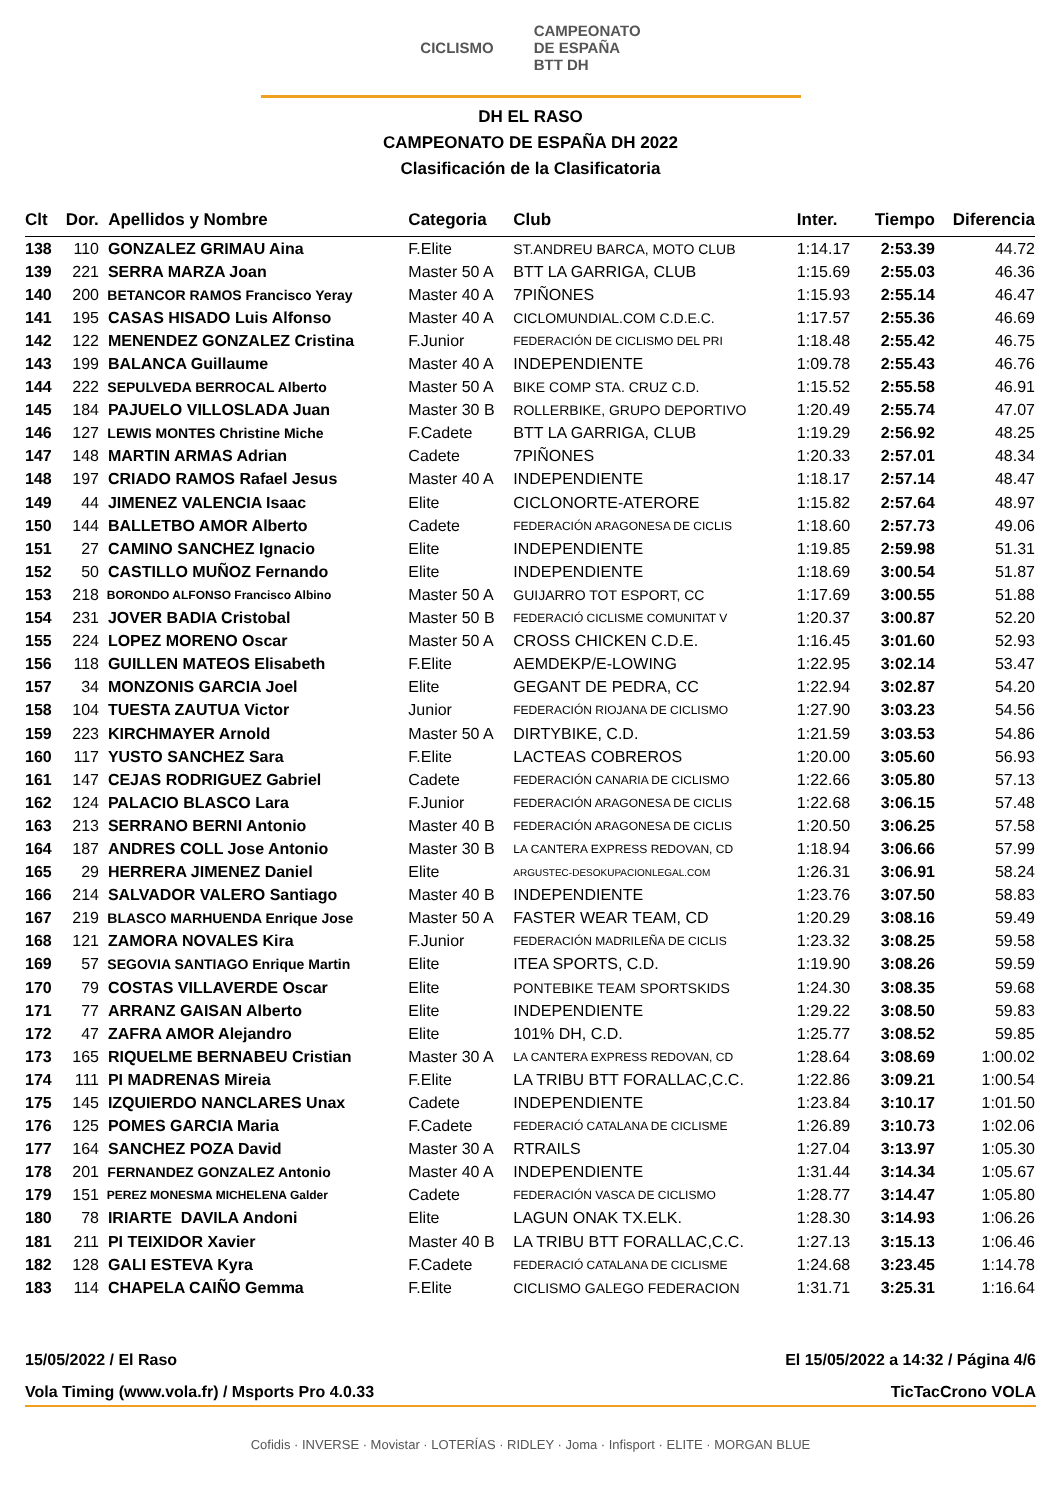CICLISMO CAMPEONATO
DE ESPAÑA
BTT DH
DH EL RASO
CAMPEONATO DE ESPAÑA DH 2022
Clasificación de la Clasificatoria
| Clt | Dor. | Apellidos y Nombre | Categoria | Club | Inter. | Tiempo | Diferencia |
| --- | --- | --- | --- | --- | --- | --- | --- |
| 138 | 110 | GONZALEZ GRIMAU Aina | F.Elite | ST.ANDREU BARCA, MOTO CLUB | 1:14.17 | 2:53.39 | 44.72 |
| 139 | 221 | SERRA MARZA Joan | Master 50 A | BTT LA GARRIGA, CLUB | 1:15.69 | 2:55.03 | 46.36 |
| 140 | 200 | BETANCOR RAMOS Francisco Yeray | Master 40 A | 7PIÑONES | 1:15.93 | 2:55.14 | 46.47 |
| 141 | 195 | CASAS HISADO Luis Alfonso | Master 40 A | CICLOMUNDIAL.COM C.D.E.C. | 1:17.57 | 2:55.36 | 46.69 |
| 142 | 122 | MENENDEZ GONZALEZ Cristina | F.Junior | FEDERACIÓN DE CICLISMO DEL PRI | 1:18.48 | 2:55.42 | 46.75 |
| 143 | 199 | BALANCA Guillaume | Master 40 A | INDEPENDIENTE | 1:09.78 | 2:55.43 | 46.76 |
| 144 | 222 | SEPULVEDA BERROCAL Alberto | Master 50 A | BIKE COMP STA. CRUZ C.D. | 1:15.52 | 2:55.58 | 46.91 |
| 145 | 184 | PAJUELO VILLOSLADA Juan | Master 30 B | ROLLERBIKE, GRUPO DEPORTIVO | 1:20.49 | 2:55.74 | 47.07 |
| 146 | 127 | LEWIS MONTES Christine Miche | F.Cadete | BTT LA GARRIGA, CLUB | 1:19.29 | 2:56.92 | 48.25 |
| 147 | 148 | MARTIN ARMAS Adrian | Cadete | 7PIÑONES | 1:20.33 | 2:57.01 | 48.34 |
| 148 | 197 | CRIADO RAMOS Rafael Jesus | Master 40 A | INDEPENDIENTE | 1:18.17 | 2:57.14 | 48.47 |
| 149 | 44 | JIMENEZ VALENCIA Isaac | Elite | CICLONORTE-ATERORE | 1:15.82 | 2:57.64 | 48.97 |
| 150 | 144 | BALLETBO AMOR Alberto | Cadete | FEDERACIÓN ARAGONESA DE CICLIS | 1:18.60 | 2:57.73 | 49.06 |
| 151 | 27 | CAMINO SANCHEZ Ignacio | Elite | INDEPENDIENTE | 1:19.85 | 2:59.98 | 51.31 |
| 152 | 50 | CASTILLO MUÑOZ Fernando | Elite | INDEPENDIENTE | 1:18.69 | 3:00.54 | 51.87 |
| 153 | 218 | BORONDO ALFONSO Francisco Albino | Master 50 A | GUIJARRO TOT ESPORT, CC | 1:17.69 | 3:00.55 | 51.88 |
| 154 | 231 | JOVER BADIA Cristobal | Master 50 B | FEDERACIÓ CICLISME COMUNITAT V | 1:20.37 | 3:00.87 | 52.20 |
| 155 | 224 | LOPEZ MORENO Oscar | Master 50 A | CROSS CHICKEN C.D.E. | 1:16.45 | 3:01.60 | 52.93 |
| 156 | 118 | GUILLEN MATEOS Elisabeth | F.Elite | AEMDEKP/E-LOWING | 1:22.95 | 3:02.14 | 53.47 |
| 157 | 34 | MONZONIS GARCIA Joel | Elite | GEGANT DE PEDRA, CC | 1:22.94 | 3:02.87 | 54.20 |
| 158 | 104 | TUESTA ZAUTUA Victor | Junior | FEDERACIÓN RIOJANA DE CICLISMO | 1:27.90 | 3:03.23 | 54.56 |
| 159 | 223 | KIRCHMAYER Arnold | Master 50 A | DIRTYBIKE, C.D. | 1:21.59 | 3:03.53 | 54.86 |
| 160 | 117 | YUSTO SANCHEZ Sara | F.Elite | LACTEAS COBREROS | 1:20.00 | 3:05.60 | 56.93 |
| 161 | 147 | CEJAS RODRIGUEZ Gabriel | Cadete | FEDERACIÓN CANARIA DE CICLISMO | 1:22.66 | 3:05.80 | 57.13 |
| 162 | 124 | PALACIO BLASCO Lara | F.Junior | FEDERACIÓN ARAGONESA DE CICLIS | 1:22.68 | 3:06.15 | 57.48 |
| 163 | 213 | SERRANO BERNI Antonio | Master 40 B | FEDERACIÓN ARAGONESA DE CICLIS | 1:20.50 | 3:06.25 | 57.58 |
| 164 | 187 | ANDRES COLL Jose Antonio | Master 30 B | LA CANTERA EXPRESS REDOVAN, CD | 1:18.94 | 3:06.66 | 57.99 |
| 165 | 29 | HERRERA JIMENEZ Daniel | Elite | ARGUSTEC-DESOKUPACIONLEGAL.COM | 1:26.31 | 3:06.91 | 58.24 |
| 166 | 214 | SALVADOR VALERO Santiago | Master 40 B | INDEPENDIENTE | 1:23.76 | 3:07.50 | 58.83 |
| 167 | 219 | BLASCO MARHUENDA Enrique Jose | Master 50 A | FASTER WEAR TEAM, CD | 1:20.29 | 3:08.16 | 59.49 |
| 168 | 121 | ZAMORA NOVALES Kira | F.Junior | FEDERACIÓN MADRILEÑA DE CICLIS | 1:23.32 | 3:08.25 | 59.58 |
| 169 | 57 | SEGOVIA SANTIAGO Enrique Martin | Elite | ITEA SPORTS, C.D. | 1:19.90 | 3:08.26 | 59.59 |
| 170 | 79 | COSTAS VILLAVERDE Oscar | Elite | PONTEBIKE TEAM SPORTSKIDS | 1:24.30 | 3:08.35 | 59.68 |
| 171 | 77 | ARRANZ GAISAN Alberto | Elite | INDEPENDIENTE | 1:29.22 | 3:08.50 | 59.83 |
| 172 | 47 | ZAFRA AMOR Alejandro | Elite | 101% DH, C.D. | 1:25.77 | 3:08.52 | 59.85 |
| 173 | 165 | RIQUELME BERNABEU Cristian | Master 30 A | LA CANTERA EXPRESS REDOVAN, CD | 1:28.64 | 3:08.69 | 1:00.02 |
| 174 | 111 | PI MADRENAS Mireia | F.Elite | LA TRIBU BTT FORALLAC,C.C. | 1:22.86 | 3:09.21 | 1:00.54 |
| 175 | 145 | IZQUIERDO NANCLARES Unax | Cadete | INDEPENDIENTE | 1:23.84 | 3:10.17 | 1:01.50 |
| 176 | 125 | POMES GARCIA Maria | F.Cadete | FEDERACIÓ CATALANA DE CICLISME | 1:26.89 | 3:10.73 | 1:02.06 |
| 177 | 164 | SANCHEZ POZA David | Master 30 A | RTRAILS | 1:27.04 | 3:13.97 | 1:05.30 |
| 178 | 201 | FERNANDEZ GONZALEZ Antonio | Master 40 A | INDEPENDIENTE | 1:31.44 | 3:14.34 | 1:05.67 |
| 179 | 151 | PEREZ MONESMA MICHELENA Galder | Cadete | FEDERACIÓN VASCA DE CICLISMO | 1:28.77 | 3:14.47 | 1:05.80 |
| 180 | 78 | IRIARTE DAVILA Andoni | Elite | LAGUN ONAK TX.ELK. | 1:28.30 | 3:14.93 | 1:06.26 |
| 181 | 211 | PI TEIXIDOR Xavier | Master 40 B | LA TRIBU BTT FORALLAC,C.C. | 1:27.13 | 3:15.13 | 1:06.46 |
| 182 | 128 | GALI ESTEVA Kyra | F.Cadete | FEDERACIÓ CATALANA DE CICLISME | 1:24.68 | 3:23.45 | 1:14.78 |
| 183 | 114 | CHAPELA CAIÑO Gemma | F.Elite | CICLISMO GALEGO FEDERACION | 1:31.71 | 3:25.31 | 1:16.64 |
15/05/2022 / El Raso El 15/05/2022 a 14:32 / Página 4/6
Vola Timing (www.vola.fr) / Msports Pro 4.0.33 TicTacCrono VOLA
Cofidis · INVERSE · Movistar · LOTERÍAS · RIDLEY · Joma · Infisport · ELITE · MORGAN BLUE